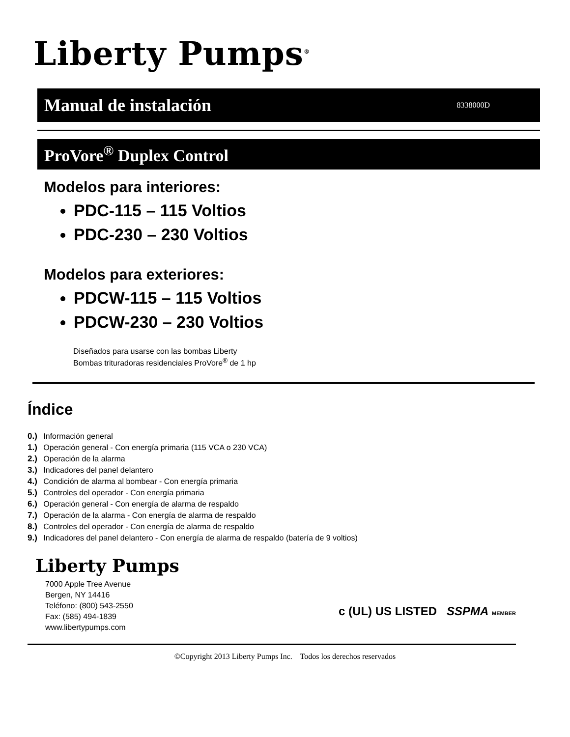Liberty Pumps<sup>®</sup>
Manual de instalación 8338000D
ProVore<sup>®</sup> Duplex Control
Modelos para interiores:
PDC-115 – 115 Voltios
PDC-230 – 230 Voltios
Modelos para exteriores:
PDCW-115 – 115 Voltios
PDCW-230 – 230 Voltios
Diseñados para usarse con las bombas Liberty
Bombas trituradoras residenciales ProVore<sup>®</sup> de 1 hp
Índice
0.) Información general
1.) Operación general - Con energía primaria (115 VCA o 230 VCA)
2.) Operación de la alarma
3.) Indicadores del panel delantero
4.) Condición de alarma al bombear - Con energía primaria
5.) Controles del operador - Con energía primaria
6.) Operación general - Con energía de alarma de respaldo
7.) Operación de la alarma - Con energía de alarma de respaldo
8.) Controles del operador - Con energía de alarma de respaldo
9.) Indicadores del panel delantero - Con energía de alarma de respaldo (batería de 9 voltios)
Liberty Pumps
7000 Apple Tree Avenue
Bergen, NY 14416
Teléfono: (800) 543-2550
Fax: (585) 494-1839
www.libertypumps.com
c (UL) US LISTED SSPMA MEMBER
©Copyright 2013 Liberty Pumps Inc. Todos los derechos reservados